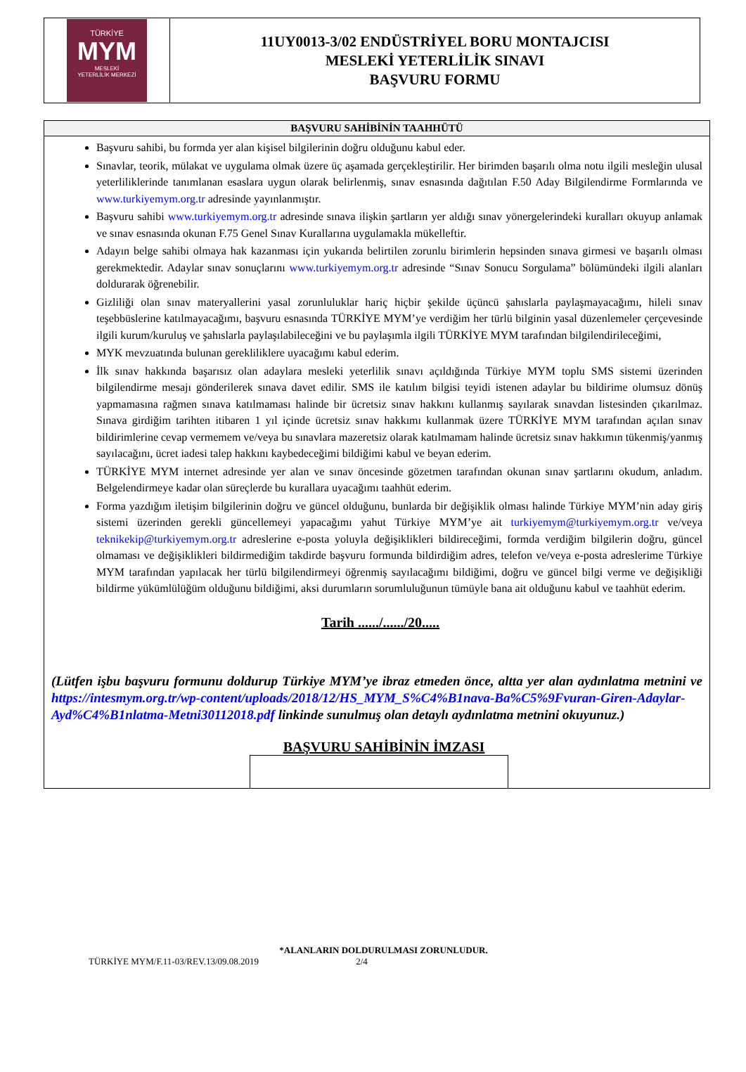| TÜRKİYE MYM MESLEKİ YETERLİLİK MERKEZİ | 11UY0013-3/02 ENDÜSTRİYEL BORU MONTAJCISI MESLEKİ YETERLİLİK SINAVI BAŞVURU FORMU |
BAŞVURU SAHİBİNİN TAAHHÜTÜ
Başvuru sahibi, bu formda yer alan kişisel bilgilerinin doğru olduğunu kabul eder.
Sınavlar, teorik, mülakat ve uygulama olmak üzere üç aşamada gerçekleştirilir. Her birimden başarılı olma notu ilgili mesleğin ulusal yeterliliklerinde tanımlanan esaslara uygun olarak belirlenmiş, sınav esnasında dağıtılan F.50 Aday Bilgilendirme Formlarında ve www.turkiyemym.org.tr adresinde yayınlanmıştır.
Başvuru sahibi www.turkiyemym.org.tr adresinde sınava ilişkin şartların yer aldığı sınav yönergelerindeki kuralları okuyup anlamak ve sınav esnasında okunan F.75 Genel Sınav Kurallarına uygulamakla mükelleftir.
Adayın belge sahibi olmaya hak kazanması için yukarıda belirtilen zorunlu birimlerin hepsinden sınava girmesi ve başarılı olması gerekmektedir. Adaylar sınav sonuçlarını www.turkiyemym.org.tr adresinde “Sınav Sonucu Sorgulama” bölümündeki ilgili alanları doldurarak öğrenebilir.
Gizliliği olan sınav materyallerini yasal zorunluluklar hariç hiçbir şekilde üçüncü şahıslarla paylaşmayacağımı, hileli sınav teşebbüslerine katılmayacağımı, başvuru esnasında TÜRKİYE MYM’ye verdiğim her türlü bilginin yasal düzenlemeler çerçevesinde ilgili kurum/kuruluş ve şahıslarla paylaşılabileceğini ve bu paylaşımla ilgili TÜRKİYE MYM tarafından bilgilendirileceğimi,
MYK mevzuatında bulunan gerekliliklere uyacağımı kabul ederim.
İlk sınav hakkında başarısız olan adaylara mesleki yeterlilik sınavı açıldığında Türkiye MYM toplu SMS sistemi üzerinden bilgilendirme mesajı gönderilerek sınava davet edilir. SMS ile katılım bilgisi teyidi istenen adaylar bu bildirime olumsuz dönüş yapmamasına rağmen sınava katılmaması halinde bir ücretsiz sınav hakkını kullanmış sayılarak sınavdan listesinden çıkarılmaz. Sınava girdiğim tarihten itibaren 1 yıl içinde ücretsiz sınav hakkımı kullanmak üzere TÜRKİYE MYM tarafından açılan sınav bildirimlerine cevap vermemem ve/veya bu sınavlara mazeretsiz olarak katılmamam halinde ücretsiz sınav hakkımın tükenmiş/yanmış sayılacağını, ücret iadesi talep hakkını kaybedeceğimi bildiğimi kabul ve beyan ederim.
TÜRKİYE MYM internet adresinde yer alan ve sınav öncesinde gözetmen tarafından okunan sınav şartlarını okudum, anladım. Belgelendirmeye kadar olan süreçlerde bu kurallara uyacağımı taahhüt ederim.
Forma yazdığım iletişim bilgilerinin doğru ve güncel olduğunu, bunlarda bir değişiklik olması halinde Türkiye MYM’nin aday giriş sistemi üzerinden gerekli güncellemeyi yapacağımı yahut Türkiye MYM’ye ait turkiyemym@turkiyemym.org.tr ve/veya teknikekip@turkiyemym.org.tr adreslerine e-posta yoluyla değişiklikleri bildireceğimi, formda verdiğim bilgilerin doğru, güncel olmaması ve değişiklikleri bildirmediğim takdirde başvuru formunda bildirdiğim adres, telefon ve/veya e-posta adreslerime Türkiye MYM tarafından yapılacak her türlü bilgilendirmeyi öğrenmiş sayılacağımı bildiğimi, doğru ve güncel bilgi verme ve değişikliği bildirme yükümlülüğüm olduğunu bildiğimi, aksi durumların sorumluluğunun tümüyle bana ait olduğunu kabul ve taahhüt ederim.
Tarih ....../....../20.....
(Lütfen işbu başvuru formunu doldurup Türkiye MYM’ye ibraz etmeden önce, altta yer alan aydınlatma metnini ve https://intesmym.org.tr/wp-content/uploads/2018/12/HS_MYM_S%C4%B1nava-Ba%C5%9Fvuran-Giren-Adaylar-Ayd%C4%B1nlatma-Metni30112018.pdf linkinde sunulmuş olan detaylı aydınlatma metnini okuyunuz.)
BAŞVURU SAHİBİNİN İMZASI
*ALANLARIN DOLDURULMASI ZORUNLUDUR.
TÜRKİYE MYM/F.11-03/REV.13/09.08.2019 2/4